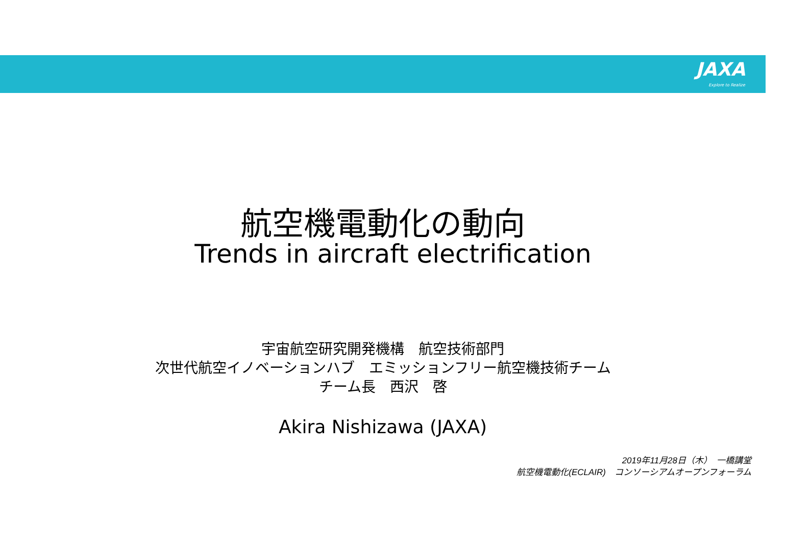JAXA
Explore to Realize
航空機電動化の動向
Trends in aircraft electrification
宇宙航空研究開発機構　航空技術部門
次世代航空イノベーションハブ　エミッションフリー航空機技術チーム
チーム長　西沢　啓
Akira Nishizawa (JAXA)
2019年11月28日（木）　一橋講堂
航空機電動化(ECLAIR)　コンソーシアムオープンフォーラム